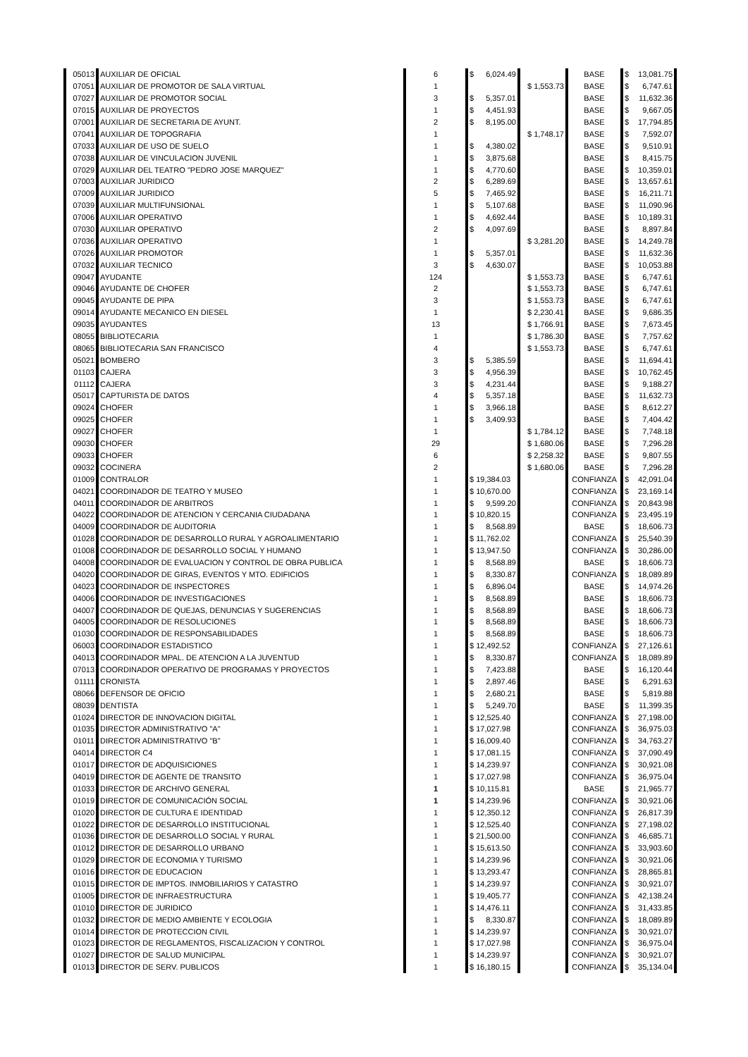| 05013 | AUXILIAR DE OFICIAL | 6 | $ 6,024.49 | | BASE | $ 13,081.75 |
| 07051 | AUXILIAR DE PROMOTOR DE SALA VIRTUAL | 1 | | $ 1,553.73 | BASE | $ 6,747.61 |
| 07027 | AUXILIAR DE PROMOTOR SOCIAL | 3 | $ 5,357.01 | | BASE | $ 11,632.36 |
| 07015 | AUXILIAR DE PROYECTOS | 1 | $ 4,451.93 | | BASE | $ 9,667.05 |
| 07001 | AUXILIAR DE SECRETARIA DE AYUNT. | 2 | $ 8,195.00 | | BASE | $ 17,794.85 |
| 07041 | AUXILIAR DE TOPOGRAFIA | 1 | | $ 1,748.17 | BASE | $ 7,592.07 |
| 07033 | AUXILIAR DE USO DE SUELO | 1 | $ 4,380.02 | | BASE | $ 9,510.91 |
| 07038 | AUXILIAR DE VINCULACION JUVENIL | 1 | $ 3,875.68 | | BASE | $ 8,415.75 |
| 07029 | AUXILIAR DEL TEATRO "PEDRO JOSE MARQUEZ" | 1 | $ 4,770.60 | | BASE | $ 10,359.01 |
| 07003 | AUXILIAR JURIDICO | 2 | $ 6,289.69 | | BASE | $ 13,657.61 |
| 07009 | AUXILIAR JURIDICO | 5 | $ 7,465.92 | | BASE | $ 16,211.71 |
| 07039 | AUXILIAR MULTIFUNSIONAL | 1 | $ 5,107.68 | | BASE | $ 11,090.96 |
| 07006 | AUXILIAR OPERATIVO | 1 | $ 4,692.44 | | BASE | $ 10,189.31 |
| 07030 | AUXILIAR OPERATIVO | 2 | $ 4,097.69 | | BASE | $ 8,897.84 |
| 07036 | AUXILIAR OPERATIVO | 1 | | $ 3,281.20 | BASE | $ 14,249.78 |
| 07026 | AUXILIAR PROMOTOR | 1 | $ 5,357.01 | | BASE | $ 11,632.36 |
| 07032 | AUXILIAR TECNICO | 3 | $ 4,630.07 | | BASE | $ 10,053.88 |
| 09047 | AYUDANTE | 124 | | $ 1,553.73 | BASE | $ 6,747.61 |
| 09046 | AYUDANTE DE CHOFER | 2 | | $ 1,553.73 | BASE | $ 6,747.61 |
| 09045 | AYUDANTE DE PIPA | 3 | | $ 1,553.73 | BASE | $ 6,747.61 |
| 09014 | AYUDANTE MECANICO EN DIESEL | 1 | | $ 2,230.41 | BASE | $ 9,686.35 |
| 09035 | AYUDANTES | 13 | | $ 1,766.91 | BASE | $ 7,673.45 |
| 08055 | BIBLIOTECARIA | 1 | | $ 1,786.30 | BASE | $ 7,757.62 |
| 08065 | BIBLIOTECARIA SAN FRANCISCO | 4 | | $ 1,553.73 | BASE | $ 6,747.61 |
| 05021 | BOMBERO | 3 | $ 5,385.59 | | BASE | $ 11,694.41 |
| 01103 | CAJERA | 3 | $ 4,956.39 | | BASE | $ 10,762.45 |
| 01112 | CAJERA | 3 | $ 4,231.44 | | BASE | $ 9,188.27 |
| 05017 | CAPTURISTA DE DATOS | 4 | $ 5,357.18 | | BASE | $ 11,632.73 |
| 09024 | CHOFER | 1 | $ 3,966.18 | | BASE | $ 8,612.27 |
| 09025 | CHOFER | 1 | $ 3,409.93 | | BASE | $ 7,404.42 |
| 09027 | CHOFER | 1 | | $ 1,784.12 | BASE | $ 7,748.18 |
| 09030 | CHOFER | 29 | | $ 1,680.06 | BASE | $ 7,296.28 |
| 09033 | CHOFER | 6 | | $ 2,258.32 | BASE | $ 9,807.55 |
| 09032 | COCINERA | 2 | | $ 1,680.06 | BASE | $ 7,296.28 |
| 01009 | CONTRALOR | 1 | $ 19,384.03 | | CONFIANZA | $ 42,091.04 |
| 04021 | COORDINADOR DE TEATRO Y MUSEO | 1 | $ 10,670.00 | | CONFIANZA | $ 23,169.14 |
| 04011 | COORDINADOR DE ARBITROS | 1 | $ 9,599.20 | | CONFIANZA | $ 20,843.98 |
| 04022 | COORDINADOR DE ATENCION Y CERCANIA CIUDADANA | 1 | $ 10,820.15 | | CONFIANZA | $ 23,495.19 |
| 04009 | COORDINADOR DE AUDITORIA | 1 | $ 8,568.89 | | BASE | $ 18,606.73 |
| 01028 | COORDINADOR DE DESARROLLO RURAL Y AGROALIMENTARIO | 1 | $ 11,762.02 | | CONFIANZA | $ 25,540.39 |
| 01008 | COORDINADOR DE DESARROLLO SOCIAL Y HUMANO | 1 | $ 13,947.50 | | CONFIANZA | $ 30,286.00 |
| 04008 | COORDINADOR DE EVALUACION Y CONTROL DE OBRA PUBLICA | 1 | $ 8,568.89 | | BASE | $ 18,606.73 |
| 04020 | COORDINADOR DE GIRAS, EVENTOS Y MTO. EDIFICIOS | 1 | $ 8,330.87 | | CONFIANZA | $ 18,089.89 |
| 04023 | COORDINADOR DE INSPECTORES | 1 | $ 6,896.04 | | BASE | $ 14,974.26 |
| 04006 | COORDINADOR DE INVESTIGACIONES | 1 | $ 8,568.89 | | BASE | $ 18,606.73 |
| 04007 | COORDINADOR DE QUEJAS, DENUNCIAS Y SUGERENCIAS | 1 | $ 8,568.89 | | BASE | $ 18,606.73 |
| 04005 | COORDINADOR DE RESOLUCIONES | 1 | $ 8,568.89 | | BASE | $ 18,606.73 |
| 01030 | COORDINADOR DE RESPONSABILIDADES | 1 | $ 8,568.89 | | BASE | $ 18,606.73 |
| 06003 | COORDINADOR ESTADISTICO | 1 | $ 12,492.52 | | CONFIANZA | $ 27,126.61 |
| 04013 | COORDINADOR MPAL. DE ATENCION A LA JUVENTUD | 1 | $ 8,330.87 | | CONFIANZA | $ 18,089.89 |
| 07013 | COORDINADOR OPERATIVO DE PROGRAMAS Y PROYECTOS | 1 | $ 7,423.88 | | BASE | $ 16,120.44 |
| 01111 | CRONISTA | 1 | $ 2,897.46 | | BASE | $ 6,291.63 |
| 08066 | DEFENSOR DE OFICIO | 1 | $ 2,680.21 | | BASE | $ 5,819.88 |
| 08039 | DENTISTA | 1 | $ 5,249.70 | | BASE | $ 11,399.35 |
| 01024 | DIRECTOR DE INNOVACION DIGITAL | 1 | $ 12,525.40 | | CONFIANZA | $ 27,198.00 |
| 01035 | DIRECTOR ADMINISTRATIVO "A" | 1 | $ 17,027.98 | | CONFIANZA | $ 36,975.03 |
| 01011 | DIRECTOR ADMINISTRATIVO "B" | 1 | $ 16,009.40 | | CONFIANZA | $ 34,763.27 |
| 04014 | DIRECTOR C4 | 1 | $ 17,081.15 | | CONFIANZA | $ 37,090.49 |
| 01017 | DIRECTOR DE ADQUISICIONES | 1 | $ 14,239.97 | | CONFIANZA | $ 30,921.08 |
| 04019 | DIRECTOR DE AGENTE DE TRANSITO | 1 | $ 17,027.98 | | CONFIANZA | $ 36,975.04 |
| 01033 | DIRECTOR DE ARCHIVO GENERAL | 1 | $ 10,115.81 | | BASE | $ 21,965.77 |
| 01019 | DIRECTOR DE COMUNICACIÓN SOCIAL | 1 | $ 14,239.96 | | CONFIANZA | $ 30,921.06 |
| 01020 | DIRECTOR DE CULTURA E IDENTIDAD | 1 | $ 12,350.12 | | CONFIANZA | $ 26,817.39 |
| 01022 | DIRECTOR DE DESARROLLO INSTITUCIONAL | 1 | $ 12,525.40 | | CONFIANZA | $ 27,198.02 |
| 01036 | DIRECTOR DE DESARROLLO SOCIAL Y RURAL | 1 | $ 21,500.00 | | CONFIANZA | $ 46,685.71 |
| 01012 | DIRECTOR DE DESARROLLO URBANO | 1 | $ 15,613.50 | | CONFIANZA | $ 33,903.60 |
| 01029 | DIRECTOR DE ECONOMIA Y TURISMO | 1 | $ 14,239.96 | | CONFIANZA | $ 30,921.06 |
| 01016 | DIRECTOR DE EDUCACION | 1 | $ 13,293.47 | | CONFIANZA | $ 28,865.81 |
| 01015 | DIRECTOR DE IMPTOS. INMOBILIARIOS Y CATASTRO | 1 | $ 14,239.97 | | CONFIANZA | $ 30,921.07 |
| 01005 | DIRECTOR DE INFRAESTRUCTURA | 1 | $ 19,405.77 | | CONFIANZA | $ 42,138.24 |
| 01010 | DIRECTOR DE JURIDICO | 1 | $ 14,476.11 | | CONFIANZA | $ 31,433.85 |
| 01032 | DIRECTOR DE MEDIO AMBIENTE Y ECOLOGIA | 1 | $ 8,330.87 | | CONFIANZA | $ 18,089.89 |
| 01014 | DIRECTOR DE PROTECCION CIVIL | 1 | $ 14,239.97 | | CONFIANZA | $ 30,921.07 |
| 01023 | DIRECTOR DE REGLAMENTOS, FISCALIZACION Y CONTROL | 1 | $ 17,027.98 | | CONFIANZA | $ 36,975.04 |
| 01027 | DIRECTOR DE SALUD MUNICIPAL | 1 | $ 14,239.97 | | CONFIANZA | $ 30,921.07 |
| 01013 | DIRECTOR DE SERV. PUBLICOS | 1 | $ 16,180.15 | | CONFIANZA | $ 35,134.04 |